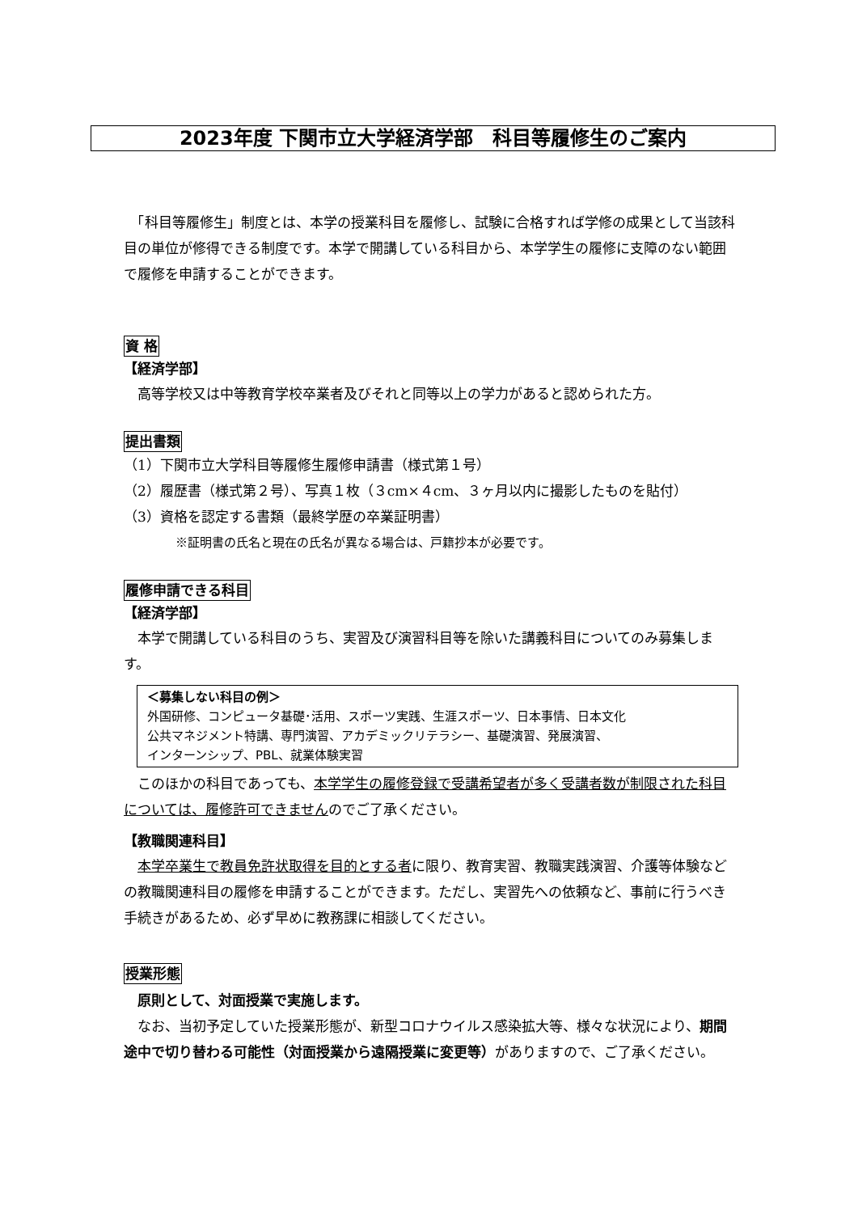2023年度 下関市立大学経済学部　科目等履修生のご案内
　「科目等履修生」制度とは、本学の授業科目を履修し、試験に合格すれば学修の成果として当該科目の単位が修得できる制度です。本学で開講している科目から、本学学生の履修に支障のない範囲で履修を申請することができます。
資 格
【経済学部】
　高等学校又は中等教育学校卒業者及びそれと同等以上の学力があると認められた方。
提出書類
（1）下関市立大学科目等履修生履修申請書（様式第１号）
（2）履歴書（様式第２号）、写真１枚（３cm×４cm、３ヶ月以内に撮影したものを貼付）
（3）資格を認定する書類（最終学歴の卒業証明書）
※証明書の氏名と現在の氏名が異なる場合は、戸籍抄本が必要です。
履修申請できる科目
【経済学部】
　本学で開講している科目のうち、実習及び演習科目等を除いた講義科目についてのみ募集します。
＜募集しない科目の例＞
外国研修、コンピュータ基礎･活用、スポーツ実践、生涯スポーツ、日本事情、日本文化
公共マネジメント特講、専門演習、アカデミックリテラシー、基礎演習、発展演習、
インターンシップ、PBL、就業体験実習
　このほかの科目であっても、本学学生の履修登録で受講希望者が多く受講者数が制限された科目については、履修許可できませんのでご了承ください。
【教職関連科目】
　本学卒業生で教員免許状取得を目的とする者に限り、教育実習、教職実践演習、介護等体験などの教職関連科目の履修を申請することができます。ただし、実習先への依頼など、事前に行うべき手続きがあるため、必ず早めに教務課に相談してください。
授業形態
　原則として、対面授業で実施します。
　なお、当初予定していた授業形態が、新型コロナウイルス感染拡大等、様々な状況により、期間途中で切り替わる可能性（対面授業から遠隔授業に変更等）がありますので、ご了承ください。